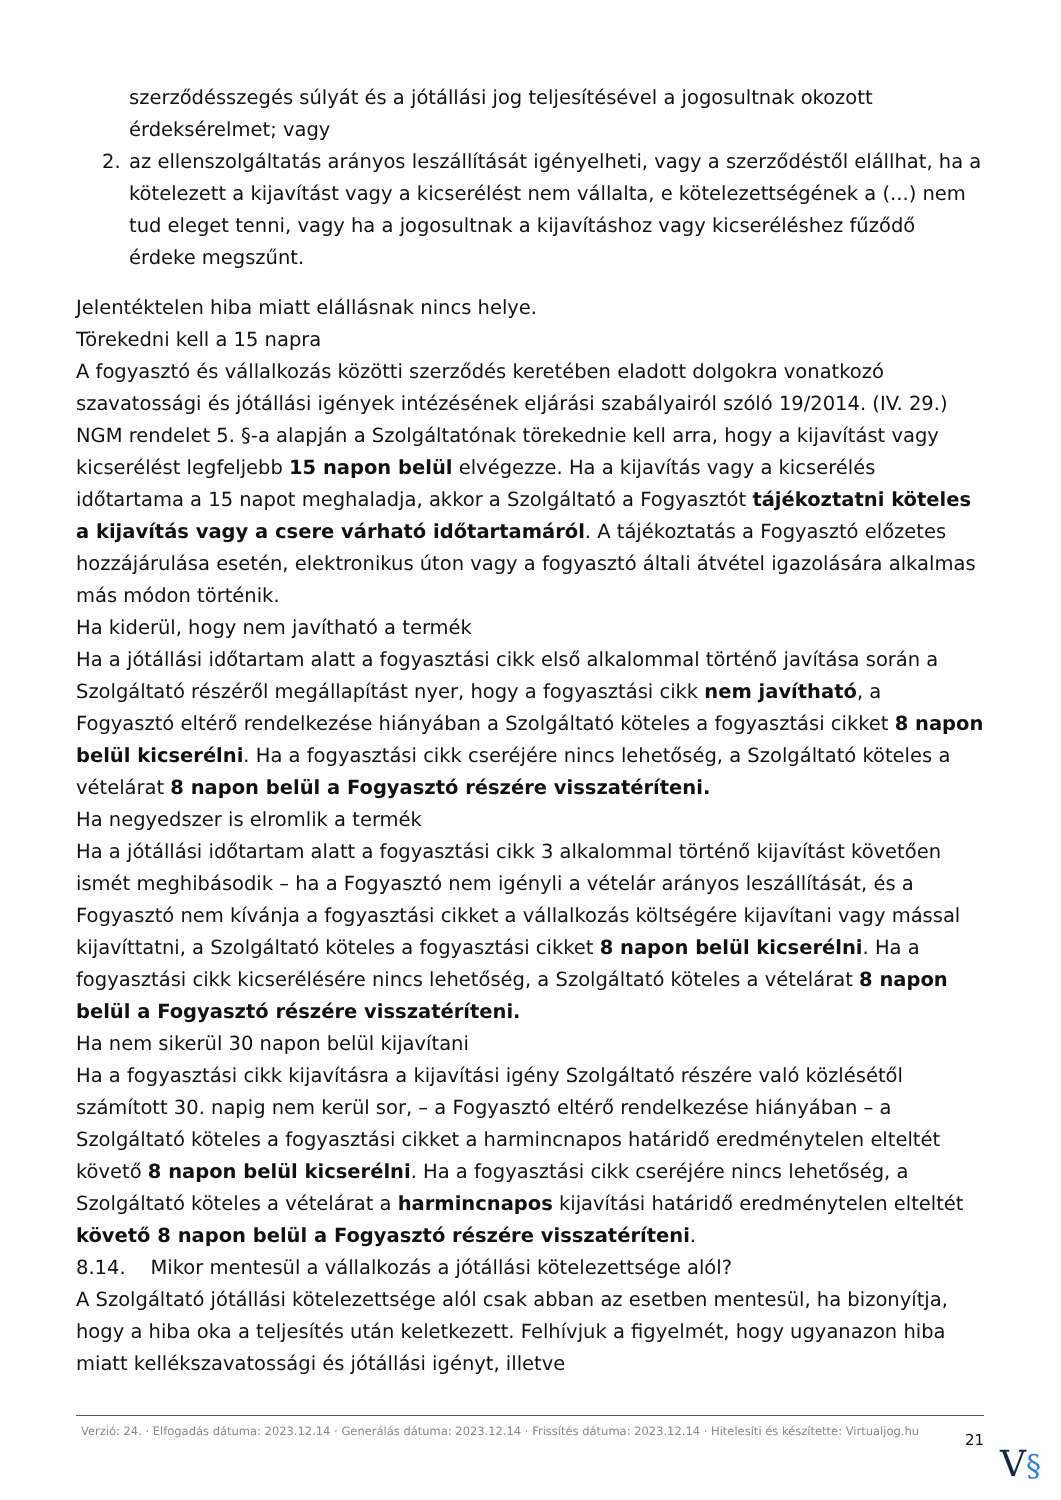szerződésszegés súlyát és a jótállási jog teljesítésével a jogosultnak okozott érdeksérelmet; vagy
2. az ellenszolgáltatás arányos leszállítását igényelheti, vagy a szerződéstől elállhat, ha a kötelezett a kijavítást vagy a kicserélést nem vállalta, e kötelezettségének a (...) nem tud eleget tenni, vagy ha a jogosultnak a kijavításhoz vagy kicseréléshez fűződő érdeke megszűnt.
Jelentéktelen hiba miatt elállásnak nincs helye.
Törekedni kell a 15 napra
A fogyasztó és vállalkozás közötti szerződés keretében eladott dolgokra vonatkozó szavatossági és jótállási igények intézésének eljárási szabályairól szóló 19/2014. (IV. 29.) NGM rendelet 5. §-a alapján a Szolgáltatónak törekednie kell arra, hogy a kijavítást vagy kicserélést legfeljebb 15 napon belül elvégezze. Ha a kijavítás vagy a kicserélés időtartama a 15 napot meghaladja, akkor a Szolgáltató a Fogyasztót tájékoztatni köteles a kijavítás vagy a csere várható időtartamáról. A tájékoztatás a Fogyasztó előzetes hozzájárulása esetén, elektronikus úton vagy a fogyasztó általi átvétel igazolására alkalmas más módon történik.
Ha kiderül, hogy nem javítható a termék
Ha a jótállási időtartam alatt a fogyasztási cikk első alkalommal történő javítása során a Szolgáltató részéről megállapítást nyer, hogy a fogyasztási cikk nem javítható, a Fogyasztó eltérő rendelkezése hiányában a Szolgáltató köteles a fogyasztási cikket 8 napon belül kicserélni. Ha a fogyasztási cikk cseréjére nincs lehetőség, a Szolgáltató köteles a vételárat 8 napon belül a Fogyasztó részére visszatéríteni.
Ha negyedszer is elromlik a termék
Ha a jótállási időtartam alatt a fogyasztási cikk 3 alkalommal történő kijavítást követően ismét meghibásodik – ha a Fogyasztó nem igényli a vételár arányos leszállítását, és a Fogyasztó nem kívánja a fogyasztási cikket a vállalkozás költségére kijavítani vagy mással kijavíttatni, a Szolgáltató köteles a fogyasztási cikket 8 napon belül kicserélni. Ha a fogyasztási cikk kicserélésére nincs lehetőség, a Szolgáltató köteles a vételárat 8 napon belül a Fogyasztó részére visszatéríteni.
Ha nem sikerül 30 napon belül kijavítani
Ha a fogyasztási cikk kijavításra a kijavítási igény Szolgáltató részére való közlésétől számított 30. napig nem kerül sor, – a Fogyasztó eltérő rendelkezése hiányában – a Szolgáltató köteles a fogyasztási cikket a harmincnapos határidő eredménytelen elteltét követő 8 napon belül kicserélni. Ha a fogyasztási cikk cseréjére nincs lehetőség, a Szolgáltató köteles a vételárat a harmincnapos kijavítási határidő eredménytelen elteltét követő 8 napon belül a Fogyasztó részére visszatéríteni.
8.14. Mikor mentesül a vállalkozás a jótállási kötelezettsége alól?
A Szolgáltató jótállási kötelezettsége alól csak abban az esetben mentesül, ha bizonyítja, hogy a hiba oka a teljesítés után keletkezett. Felhívjuk a figyelmét, hogy ugyanazon hiba miatt kellékszavatossági és jótállási igényt, illetve
Verzió: 24. · Elfogadás dátuma: 2023.12.14 · Generálás dátuma: 2023.12.14 · Frissítés dátuma: 2023.12.14 · Hitelesíti és készítette: Virtualjog.hu
21
V§